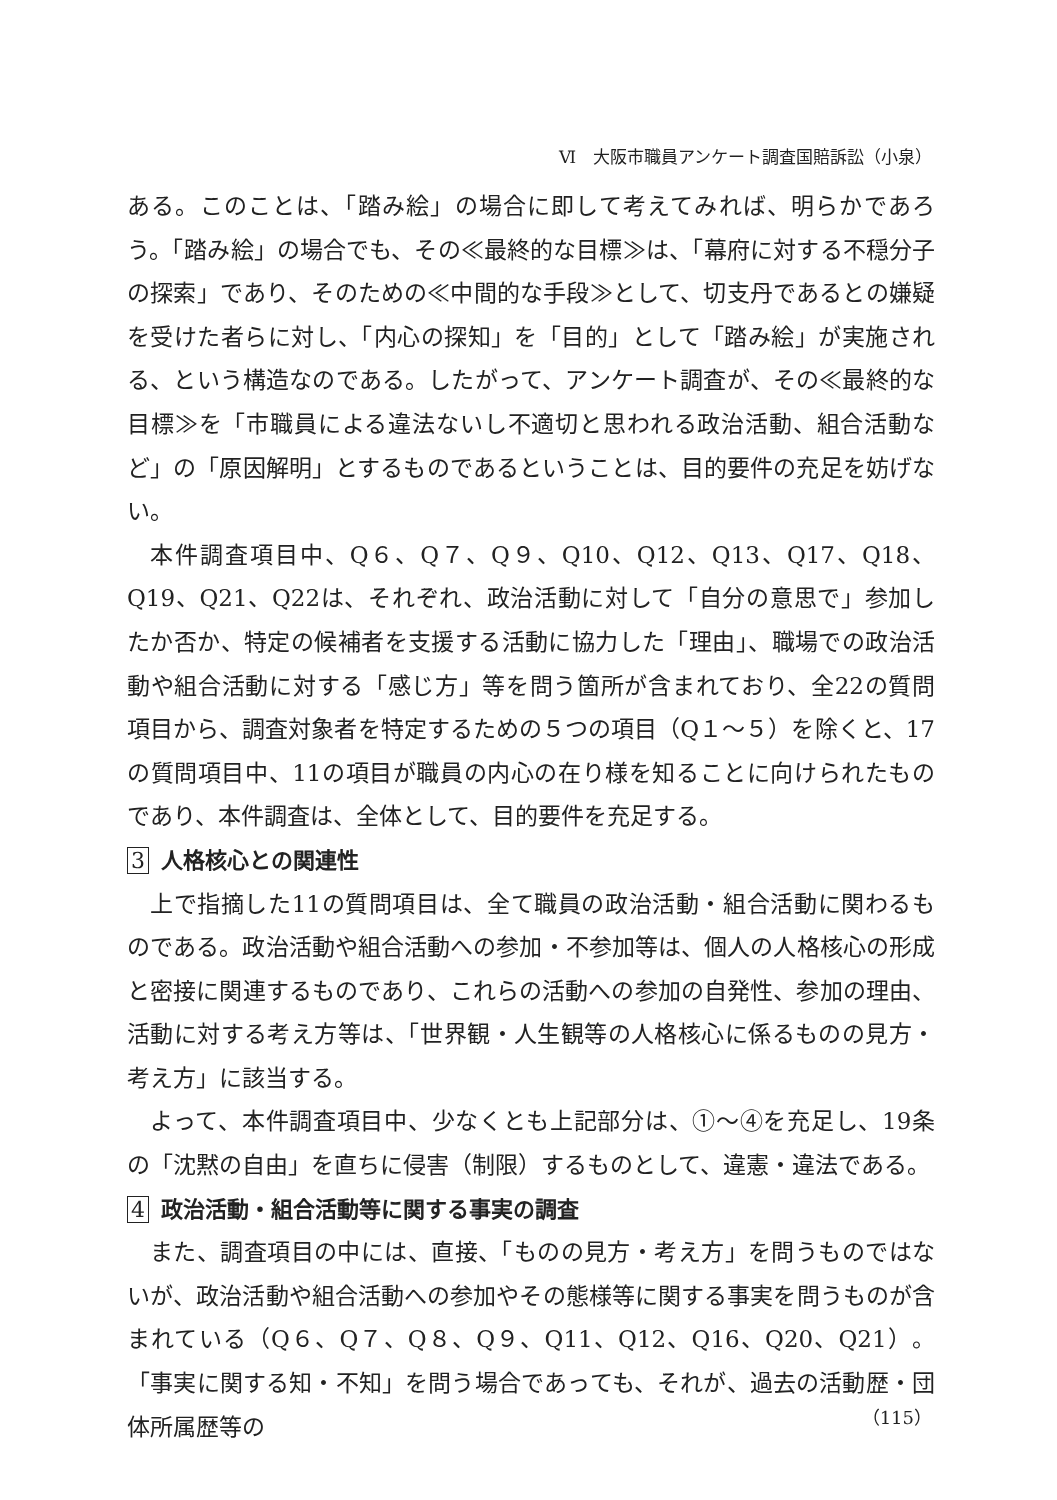Ⅵ　大阪市職員アンケート調査国賠訴訟（小泉）
ある。このことは、「踏み絵」の場合に即して考えてみれば、明らかであろう。「踏み絵」の場合でも、その≪最終的な目標≫は、「幕府に対する不穏分子の探索」であり、そのための≪中間的な手段≫として、切支丹であるとの嫌疑を受けた者らに対し、「内心の探知」を「目的」として「踏み絵」が実施される、という構造なのである。したがって、アンケート調査が、その≪最終的な目標≫を「市職員による違法ないし不適切と思われる政治活動、組合活動など」の「原因解明」とするものであるということは、目的要件の充足を妨げない。
本件調査項目中、Q６、Q７、Q９、Q10、Q12、Q13、Q17、Q18、Q19、Q21、Q22は、それぞれ、政治活動に対して「自分の意思で」参加したか否か、特定の候補者を支援する活動に協力した「理由」、職場での政治活動や組合活動に対する「感じ方」等を問う箇所が含まれており、全22の質問項目から、調査対象者を特定するための５つの項目（Q１～５）を除くと、17の質問項目中、11の項目が職員の内心の在り様を知ることに向けられたものであり、本件調査は、全体として、目的要件を充足する。
3 人格核心との関連性
上で指摘した11の質問項目は、全て職員の政治活動・組合活動に関わるものである。政治活動や組合活動への参加・不参加等は、個人の人格核心の形成と密接に関連するものであり、これらの活動への参加の自発性、参加の理由、活動に対する考え方等は、「世界観・人生観等の人格核心に係るものの見方・考え方」に該当する。
よって、本件調査項目中、少なくとも上記部分は、①～④を充足し、19条の「沈黙の自由」を直ちに侵害（制限）するものとして、違憲・違法である。
4 政治活動・組合活動等に関する事実の調査
また、調査項目の中には、直接、「ものの見方・考え方」を問うものではないが、政治活動や組合活動への参加やその態様等に関する事実を問うものが含まれている（Q６、Q７、Q８、Q９、Q11、Q12、Q16、Q20、Q21）。「事実に関する知・不知」を問う場合であっても、それが、過去の活動歴・団体所属歴等の
（115）